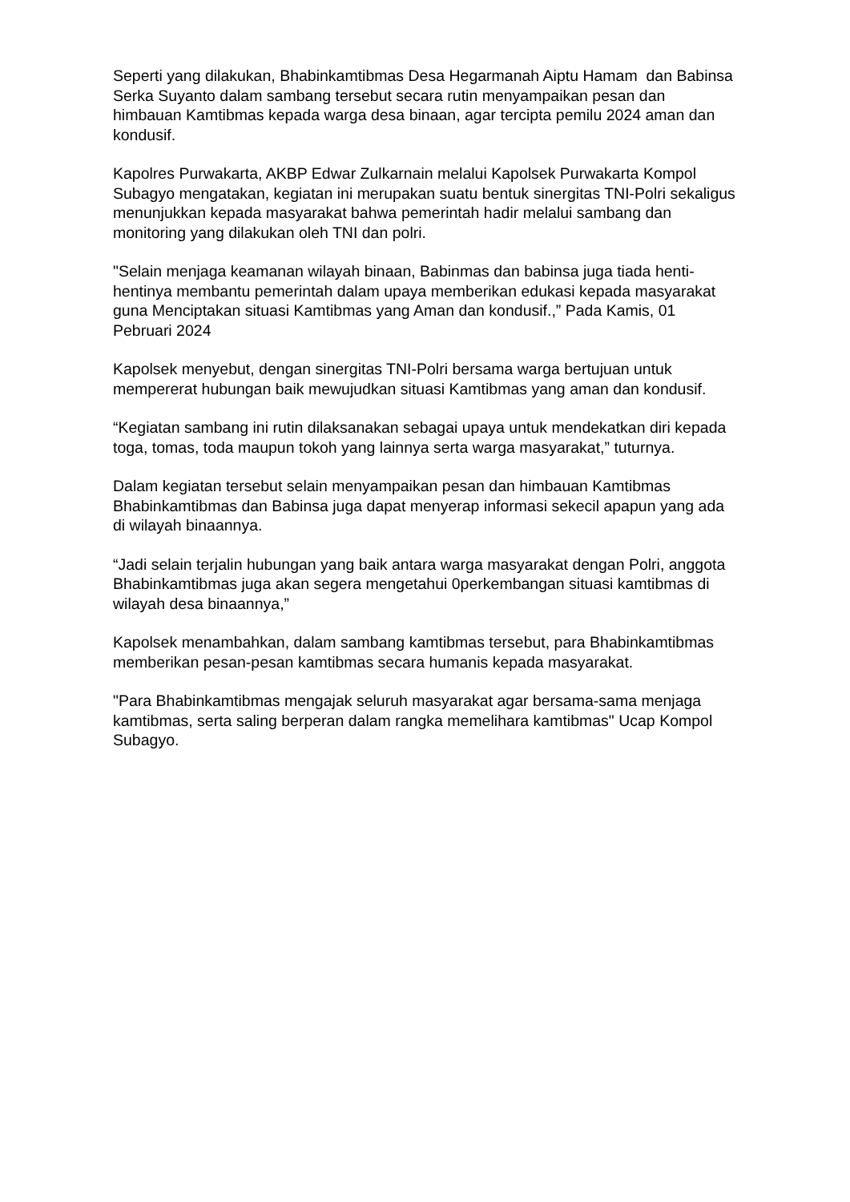Seperti yang dilakukan, Bhabinkamtibmas Desa Hegarmanah Aiptu Hamam dan Babinsa Serka Suyanto dalam sambang tersebut secara rutin menyampaikan pesan dan himbauan Kamtibmas kepada warga desa binaan, agar tercipta pemilu 2024 aman dan kondusif.
Kapolres Purwakarta, AKBP Edwar Zulkarnain melalui Kapolsek Purwakarta Kompol Subagyo mengatakan, kegiatan ini merupakan suatu bentuk sinergitas TNI-Polri sekaligus menunjukkan kepada masyarakat bahwa pemerintah hadir melalui sambang dan monitoring yang dilakukan oleh TNI dan polri.
"Selain menjaga keamanan wilayah binaan, Babinmas dan babinsa juga tiada henti-hentinya membantu pemerintah dalam upaya memberikan edukasi kepada masyarakat guna Menciptakan situasi Kamtibmas yang Aman dan kondusif.,” Pada Kamis, 01 Pebruari 2024
Kapolsek menyebut, dengan sinergitas TNI-Polri bersama warga bertujuan untuk mempererat hubungan baik mewujudkan situasi Kamtibmas yang aman dan kondusif.
“Kegiatan sambang ini rutin dilaksanakan sebagai upaya untuk mendekatkan diri kepada toga, tomas, toda maupun tokoh yang lainnya serta warga masyarakat,” tuturnya.
Dalam kegiatan tersebut selain menyampaikan pesan dan himbauan Kamtibmas Bhabinkamtibmas dan Babinsa juga dapat menyerap informasi sekecil apapun yang ada di wilayah binaannya.
“Jadi selain terjalin hubungan yang baik antara warga masyarakat dengan Polri, anggota Bhabinkamtibmas juga akan segera mengetahui 0perkembangan situasi kamtibmas di wilayah desa binaannya,”
Kapolsek menambahkan, dalam sambang kamtibmas tersebut, para Bhabinkamtibmas memberikan pesan-pesan kamtibmas secara humanis kepada masyarakat.
"Para Bhabinkamtibmas mengajak seluruh masyarakat agar bersama-sama menjaga kamtibmas, serta saling berperan dalam rangka memelihara kamtibmas" Ucap Kompol Subagyo.